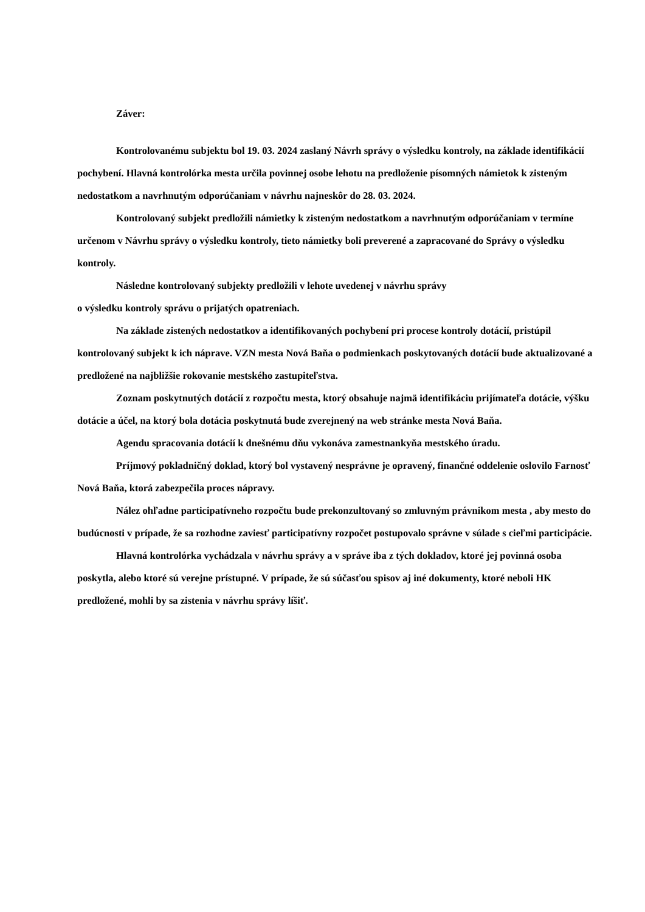Záver:
Kontrolovanému subjektu bol 19. 03. 2024 zaslaný Návrh správy o výsledku kontroly, na základe identifikácií pochybení. Hlavná kontrolórka mesta určila povinnej osobe lehotu na predloženie písomných námietok k zisteným nedostatkom a navrhnutým odporúčaniam v návrhu najneskôr do 28. 03. 2024.
Kontrolovaný subjekt predložili námietky k zisteným nedostatkom a navrhnutým odporúčaniam v termíne určenom v Návrhu správy o výsledku kontroly, tieto námietky boli preverené a zapracované do Správy o výsledku kontroly.
Následne kontrolovaný subjekty predložili v lehote uvedenej v návrhu správy
o výsledku kontroly správu o prijatých opatreniach.
Na základe zistených nedostatkov a identifikovaných pochybení pri procese kontroly dotácií, pristúpil kontrolovaný subjekt k ich náprave. VZN mesta Nová Baňa o podmienkach poskytovaných dotácií bude aktualizované a predložené na najbližšie rokovanie mestského zastupiteľstva.
Zoznam poskytnutých dotácií z rozpočtu mesta, ktorý obsahuje najmä identifikáciu prijímateľa dotácie, výšku dotácie a účel, na ktorý bola dotácia poskytnutá bude zverejnený na web stránke mesta Nová Baňa.
Agendu spracovania dotácií k dnešnému dňu vykonáva zamestnankyňa mestského úradu.
Príjmový pokladničný doklad, ktorý bol vystavený nesprávne je opravený, finančné oddelenie oslovilo Farnosť Nová Baňa, ktorá zabezpečila proces nápravy.
Nález ohľadne participatívneho rozpočtu bude prekonzultovaný so zmluvným právnikom mesta , aby mesto do budúcnosti v prípade, že sa rozhodne zaviesť participatívny rozpočet postupovalo správne v súlade s cieľmi participácie.
Hlavná kontrolórka vychádzala v návrhu správy a v správe iba z tých dokladov, ktoré jej povinná osoba poskytla, alebo ktoré sú verejne prístupné. V prípade, že sú súčasťou spisov aj iné dokumenty, ktoré neboli HK predložené, mohli by sa zistenia v návrhu správy líšiť.